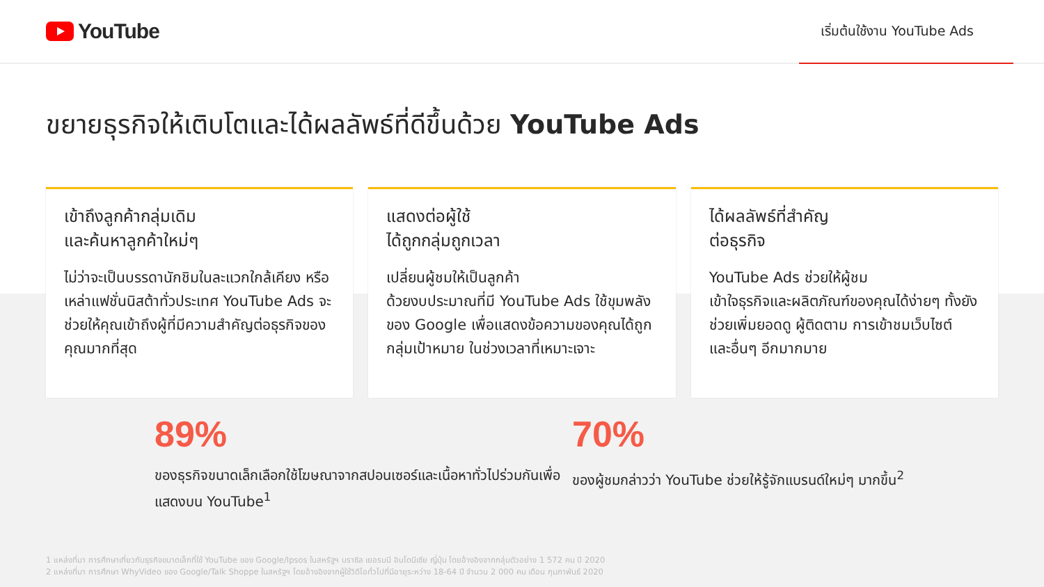YouTube
เริ่มต้นใช้งาน YouTube Ads
ขยายธุรกิจให้เติบโตและได้ผลลัพธ์ที่ดีขึ้นด้วย YouTube Ads
เข้าถึงลูกค้ากลุ่มเดิม
และค้นหาลูกค้าใหม่ๆ
ไม่ว่าจะเป็นบรรดานักชิมในละแวกใกล้เคียง หรือเหล่าแฟชั่นนิสต้าทั่วประเทศ YouTube Ads จะช่วยให้คุณเข้าถึงผู้ที่มีความสำคัญต่อธุรกิจของคุณมากที่สุด
แสดงต่อผู้ใช้
ได้ถูกกลุ่มถูกเวลา
เปลี่ยนผู้ชมให้เป็นลูกค้า
ด้วยงบประมาณที่มี YouTube Ads ใช้ขุมพลังของ Google เพื่อแสดงข้อความของคุณได้ถูกกลุ่มเป้าหมาย ในช่วงเวลาที่เหมาะเจาะ
ได้ผลลัพธ์ที่สำคัญ
ต่อธุรกิจ
YouTube Ads ช่วยให้ผู้ชม
เข้าใจธุรกิจและผลิตภัณฑ์ของคุณได้ง่ายๆ ทั้งยังช่วยเพิ่มยอดดู ผู้ติดตาม การเข้าชมเว็บไซต์
และอื่นๆ อีกมากมาย
89%
ของธุรกิจขนาดเล็กเลือกใช้โฆษณาจากสปอนเซอร์และเนื้อหาทั่วไปร่วมกันเพื่อแสดงบน YouTube<sup>1</sup>
70%
ของผู้ชมกล่าวว่า YouTube ช่วยให้รู้จักแบรนด์ใหม่ๆ มากขึ้น<sup>2</sup>
1 แหล่งที่มา การศึกษาเกี่ยวกับธุรกิจขนาดเล็กที่ใช้ YouTube ของ Google/Ipsos ในสหรัฐฯ บราซิล เยอรมนี อินโดนีเซีย ญี่ปุ่น โดยอ้างอิงจากกลุ่มตัวอย่าง 1 572 คน ปี 2020
2 แหล่งที่มา การศึกษา WhyVideo ของ Google/Talk Shoppe ในสหรัฐฯ โดยอ้างอิงจากผู้ใช้วิดีโอทั่วไปที่มีอายุระหว่าง 18-64 ปี จำนวน 2 000 คน เดือน กุมภาพันธ์ 2020